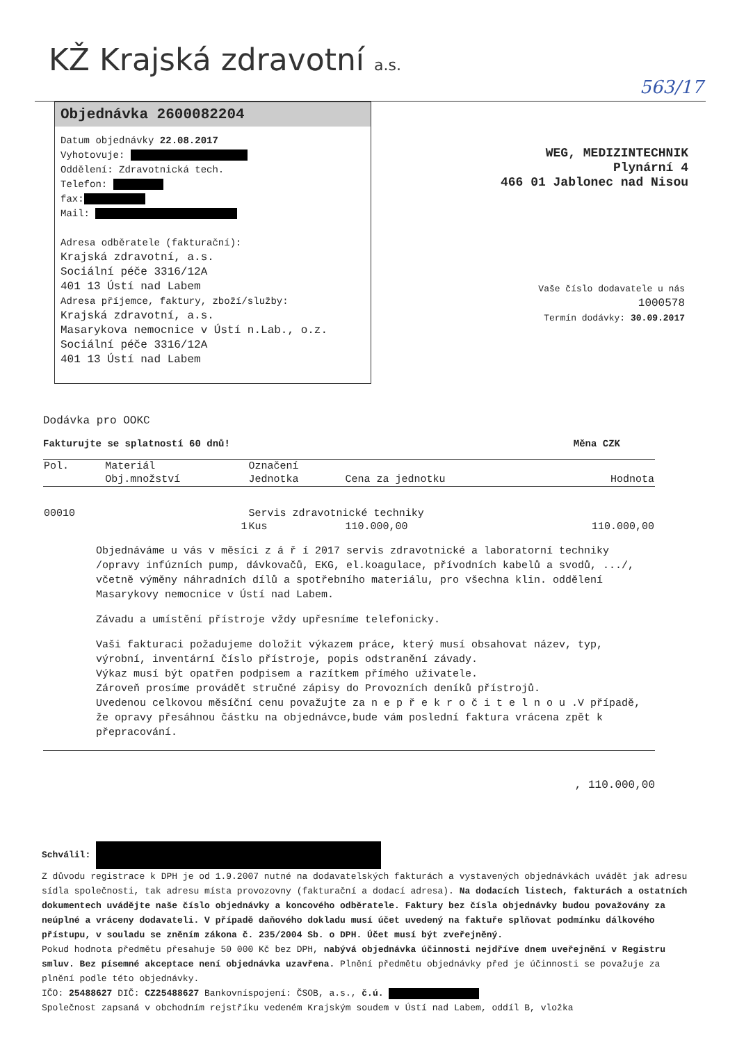KŽ Krajská zdravotní a.s.
563/17
Objednávka 2600082204
Datum objednávky 22.08.2017
Vyhotovuje:
Oddělení: Zdravotnická tech.
Telefon:
fax:
Mail:
Adresa odběratele (fakturační):
Krajská zdravotní, a.s.
Sociální péče 3316/12A
401 13 Ústí nad Labem
Adresa příjemce, faktury, zboží/služby:
Krajská zdravotní, a.s.
Masarykova nemocnice v Ústí n.Lab., o.z.
Sociální péče 3316/12A
401 13 Ústí nad Labem
WEG, MEDIZINTECHNIK
Plynární 4
466 01 Jablonec nad Nisou
Vaše číslo dodavatele u nás
1000578
Termín dodávky: 30.09.2017
Dodávka pro OOKC
Fakturujte se splatností 60 dnů! Měna CZK
| Pol. | Materiál | Označení | | |
| --- | --- | --- | --- | --- |
| | Obj.množství | Jednotka | Cena za jednotku | Hodnota |
| 00010 | | Servis zdravotnické techniky | | |
| | 1 | Kus | 110.000,00 | 110.000,00 |
Objednáváme u vás v měsíci z á ř í 2017 servis zdravotnické a laboratorní techniky /opravy infúzních pump, dávkovačů, EKG, el.koagulace, přívodních kabelů a svodů, .../, včetně výměny náhradních dílů a spotřebního materiálu, pro všechna klin. oddělení Masarykovy nemocnice v Ústí nad Labem.
Závadu a umístění přístroje vždy upřesníme telefonicky.
Vaši fakturaci požadujeme doložit výkazem práce, který musí obsahovat název, typ, výrobní, inventární číslo přístroje, popis odstranění závady.
Výkaz musí být opatřen podpisem a razítkem přímého uživatele.
Zároveň prosíme provádět stručné zápisy do Provozních deníků přístrojů.
Uvedenou celkovou měsíční cenu považujte za n e p ř e k r o č i t e l n o u .V případě, že opravy přesáhnou částku na objednávce,bude vám poslední faktura vrácena zpět k přepracování.
, 110.000,00
Schválil:
Z důvodu registrace k DPH je od 1.9.2007 nutné na dodavatelských fakturách a vystavených objednávkách uvádět jak adresu sídla společnosti, tak adresu místa provozovny (fakturační a dodací adresa). Na dodacích listech, fakturách a ostatních dokumentech uvádějte naše číslo objednávky a koncového odběratele. Faktury bez čísla objednávky budou považovány za neúplné a vráceny dodavateli. V případě daňového dokladu musí účet uvedený na faktuře splňovat podmínku dálkového přístupu, v souladu se zněním zákona č. 235/2004 Sb. o DPH. Účet musí být zveřejněný.
Pokud hodnota předmětu přesahuje 50 000 Kč bez DPH, nabývá objednávka účinnosti nejdříve dnem uveřejnění v Registru smluv. Bez písemné akceptace není objednávka uzavřena. Plnění předmětu objednávky před je účinnosti se považuje za plnění podle této objednávky.
IČO: 25488627 DIČ: CZ25488627 Bankovníspojení: ČSOB, a.s., č.ú.
Společnost zapsaná v obchodním rejstříku vedeném Krajským soudem v Ústí nad Labem, oddíl B, vložka